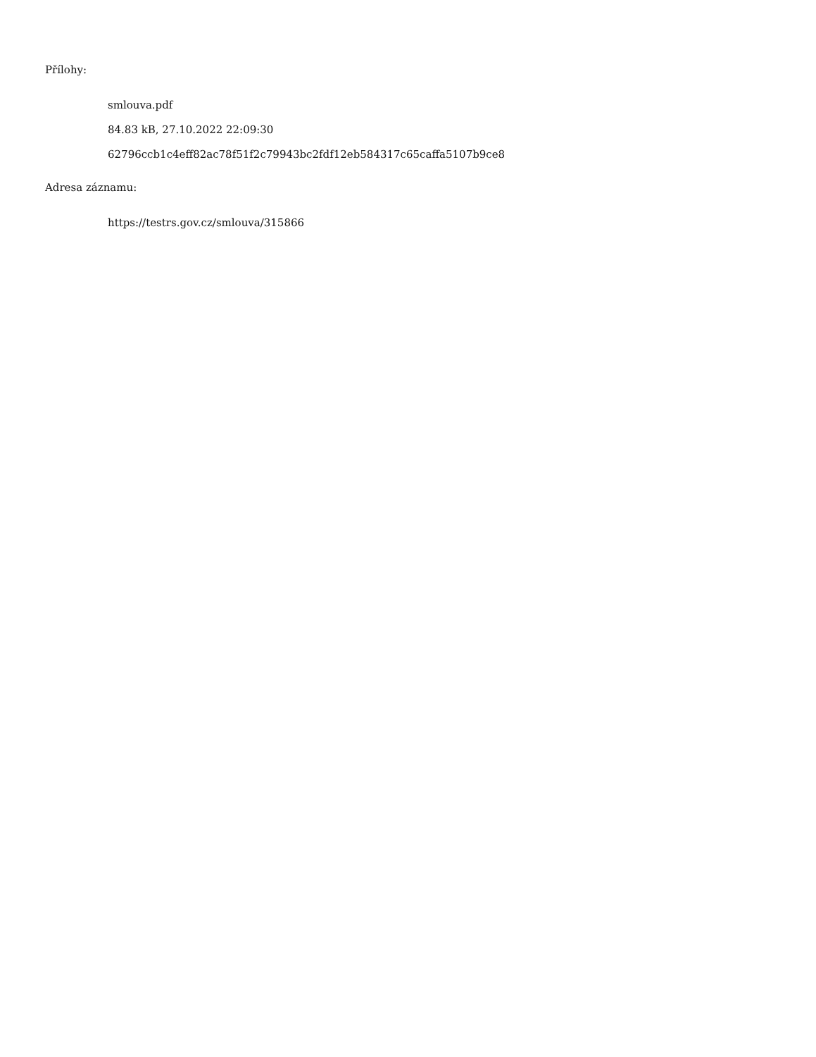Přílohy:
smlouva.pdf
84.83 kB, 27.10.2022 22:09:30
62796ccb1c4eff82ac78f51f2c79943bc2fdf12eb584317c65caffa5107b9ce8
Adresa záznamu:
https://testrs.gov.cz/smlouva/315866